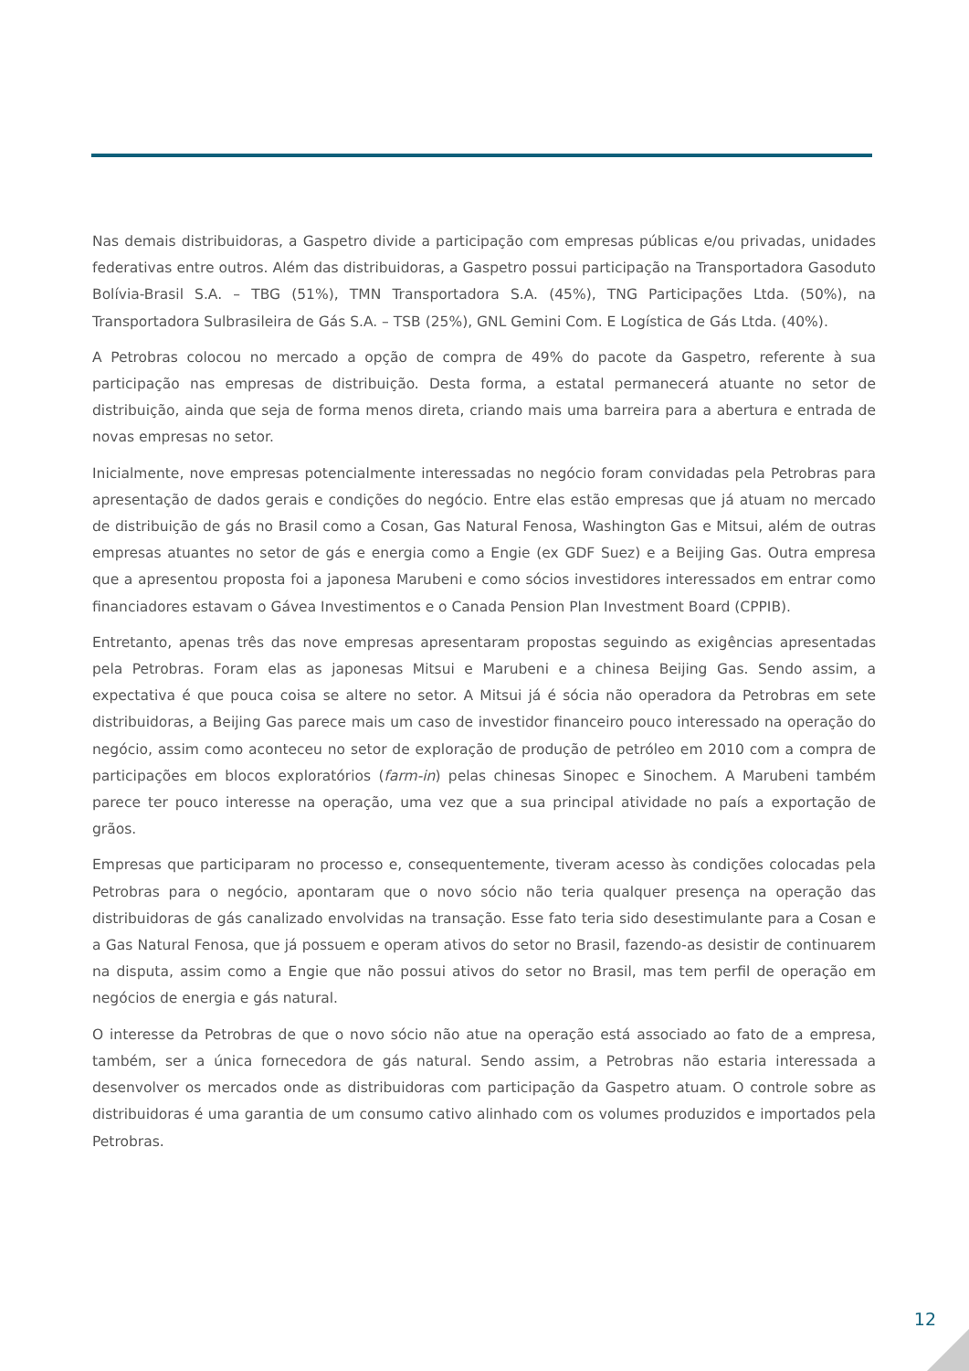Nas demais distribuidoras, a Gaspetro divide a participação com empresas públicas e/ou privadas, unidades federativas entre outros. Além das distribuidoras, a Gaspetro possui participação na Transportadora Gasoduto Bolívia-Brasil S.A. – TBG (51%), TMN Transportadora S.A. (45%), TNG Participações Ltda. (50%), na Transportadora Sulbrasileira de Gás S.A. – TSB (25%), GNL Gemini Com. E Logística de Gás Ltda. (40%).
A Petrobras colocou no mercado a opção de compra de 49% do pacote da Gaspetro, referente à sua participação nas empresas de distribuição. Desta forma, a estatal permanecerá atuante no setor de distribuição, ainda que seja de forma menos direta, criando mais uma barreira para a abertura e entrada de novas empresas no setor.
Inicialmente, nove empresas potencialmente interessadas no negócio foram convidadas pela Petrobras para apresentação de dados gerais e condições do negócio. Entre elas estão empresas que já atuam no mercado de distribuição de gás no Brasil como a Cosan, Gas Natural Fenosa, Washington Gas e Mitsui, além de outras empresas atuantes no setor de gás e energia como a Engie (ex GDF Suez) e a Beijing Gas. Outra empresa que a apresentou proposta foi a japonesa Marubeni e como sócios investidores interessados em entrar como financiadores estavam o Gávea Investimentos e o Canada Pension Plan Investment Board (CPPIB).
Entretanto, apenas três das nove empresas apresentaram propostas seguindo as exigências apresentadas pela Petrobras. Foram elas as japonesas Mitsui e Marubeni e a chinesa Beijing Gas. Sendo assim, a expectativa é que pouca coisa se altere no setor. A Mitsui já é sócia não operadora da Petrobras em sete distribuidoras, a Beijing Gas parece mais um caso de investidor financeiro pouco interessado na operação do negócio, assim como aconteceu no setor de exploração de produção de petróleo em 2010 com a compra de participações em blocos exploratórios (farm-in) pelas chinesas Sinopec e Sinochem. A Marubeni também parece ter pouco interesse na operação, uma vez que a sua principal atividade no país a exportação de grãos.
Empresas que participaram no processo e, consequentemente, tiveram acesso às condições colocadas pela Petrobras para o negócio, apontaram que o novo sócio não teria qualquer presença na operação das distribuidoras de gás canalizado envolvidas na transação. Esse fato teria sido desestimulante para a Cosan e a Gas Natural Fenosa, que já possuem e operam ativos do setor no Brasil, fazendo-as desistir de continuarem na disputa, assim como a Engie que não possui ativos do setor no Brasil, mas tem perfil de operação em negócios de energia e gás natural.
O interesse da Petrobras de que o novo sócio não atue na operação está associado ao fato de a empresa, também, ser a única fornecedora de gás natural. Sendo assim, a Petrobras não estaria interessada a desenvolver os mercados onde as distribuidoras com participação da Gaspetro atuam. O controle sobre as distribuidoras é uma garantia de um consumo cativo alinhado com os volumes produzidos e importados pela Petrobras.
12